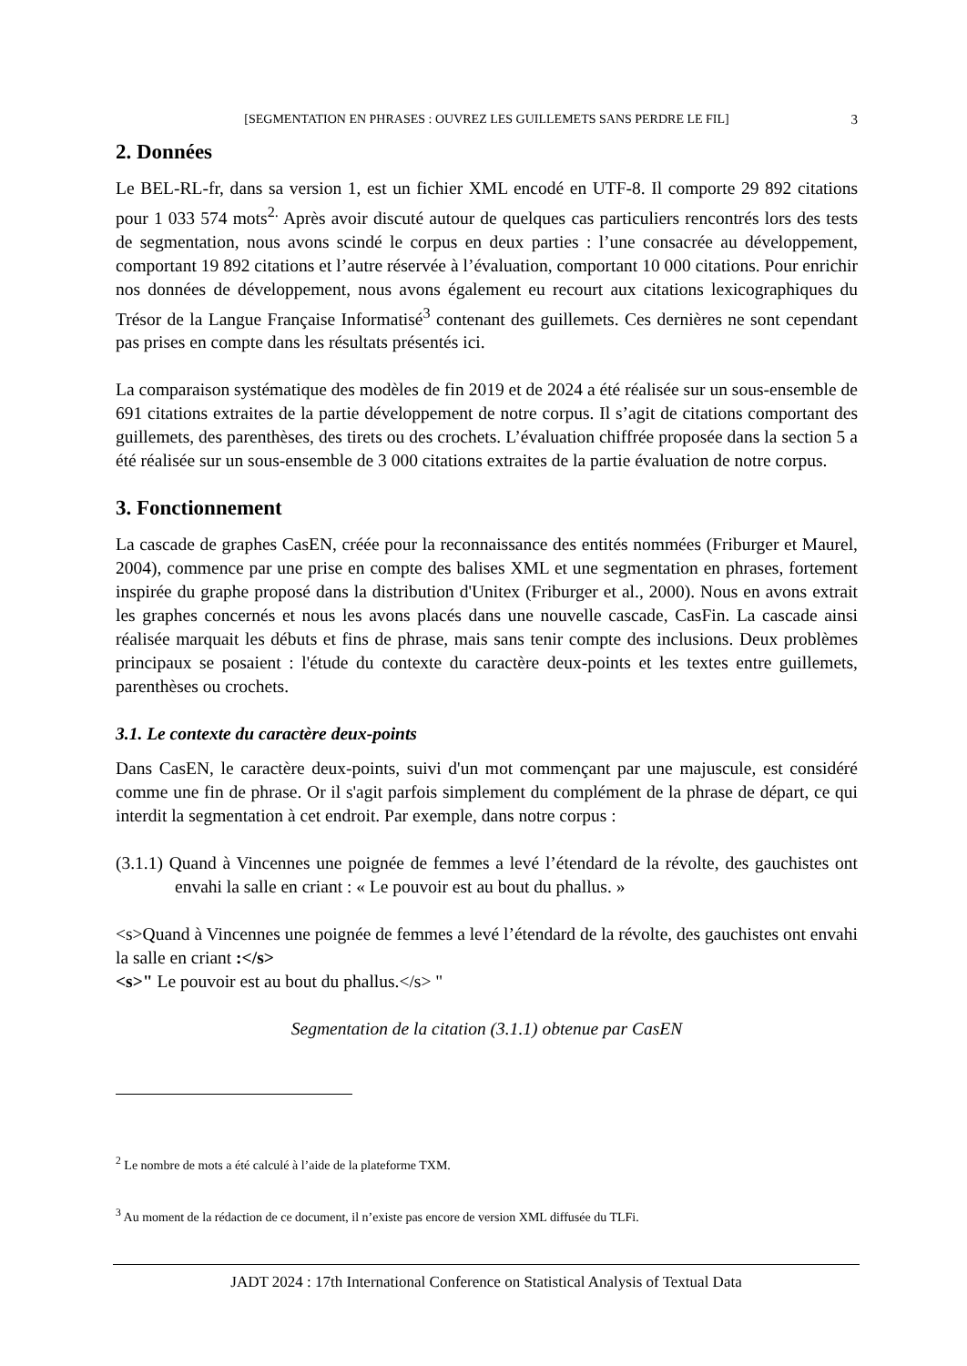[SEGMENTATION EN PHRASES : OUVREZ LES GUILLEMETS SANS PERDRE LE FIL] 3
2. Données
Le BEL-RL-fr, dans sa version 1, est un fichier XML encodé en UTF-8. Il comporte 29 892 citations pour 1 033 574 mots<sup>2.</sup> Après avoir discuté autour de quelques cas particuliers rencontrés lors des tests de segmentation, nous avons scindé le corpus en deux parties : l’une consacrée au développement, comportant 19 892 citations et l’autre réservée à l’évaluation, comportant 10 000 citations. Pour enrichir nos données de développement, nous avons également eu recourt aux citations lexicographiques du Trésor de la Langue Française Informatisé<sup>3</sup> contenant des guillemets. Ces dernières ne sont cependant pas prises en compte dans les résultats présentés ici.
La comparaison systématique des modèles de fin 2019 et de 2024 a été réalisée sur un sous-ensemble de 691 citations extraites de la partie développement de notre corpus. Il s’agit de citations comportant des guillemets, des parenthèses, des tirets ou des crochets. L’évaluation chiffrée proposée dans la section 5 a été réalisée sur un sous-ensemble de 3 000 citations extraites de la partie évaluation de notre corpus.
3. Fonctionnement
La cascade de graphes CasEN, créée pour la reconnaissance des entités nommées (Friburger et Maurel, 2004), commence par une prise en compte des balises XML et une segmentation en phrases, fortement inspirée du graphe proposé dans la distribution d'Unitex (Friburger et al., 2000). Nous en avons extrait les graphes concernés et nous les avons placés dans une nouvelle cascade, CasFin. La cascade ainsi réalisée marquait les débuts et fins de phrase, mais sans tenir compte des inclusions. Deux problèmes principaux se posaient : l'étude du contexte du caractère deux-points et les textes entre guillemets, parenthèses ou crochets.
3.1. Le contexte du caractère deux-points
Dans CasEN, le caractère deux-points, suivi d'un mot commençant par une majuscule, est considéré comme une fin de phrase. Or il s'agit parfois simplement du complément de la phrase de départ, ce qui interdit la segmentation à cet endroit. Par exemple, dans notre corpus :
(3.1.1) Quand à Vincennes une poignée de femmes a levé l’étendard de la révolte, des gauchistes ont envahi la salle en criant : « Le pouvoir est au bout du phallus. »
<s>Quand à Vincennes une poignée de femmes a levé l’étendard de la révolte, des gauchistes ont envahi la salle en criant :</s>
<s>" Le pouvoir est au bout du phallus.</s> "
Segmentation de la citation (3.1.1) obtenue par CasEN
<sup>2</sup> Le nombre de mots a été calculé à l’aide de la plateforme TXM.
<sup>3</sup> Au moment de la rédaction de ce document, il n’existe pas encore de version XML diffusée du TLFi.
JADT 2024 : 17th International Conference on Statistical Analysis of Textual Data